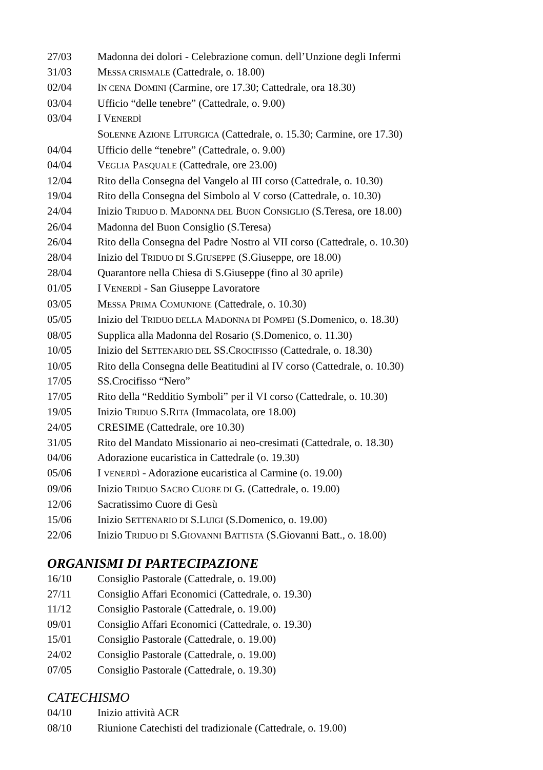27/03 Madonna dei dolori - Celebrazione comun. dell’Unzione degli Infermi
31/03 MESSA CRISMALE (Cattedrale, o. 18.00)
02/04 IN CENA DOMINI (Carmine, ore 17.30; Cattedrale, ora 18.30)
03/04 Ufficio “delle tenebre” (Cattedrale, o. 9.00)
03/04 I VENERDÌ
SOLENNE AZIONE LITURGICA (Cattedrale, o. 15.30; Carmine, ore 17.30)
04/04 Ufficio delle “tenebre” (Cattedrale, o. 9.00)
04/04 VEGLIA PASQUALE (Cattedrale, ore 23.00)
12/04 Rito della Consegna del Vangelo al III corso (Cattedrale, o. 10.30)
19/04 Rito della Consegna del Simbolo al V corso (Cattedrale, o. 10.30)
24/04 Inizio TRIDUO D. MADONNA DEL BUON CONSIGLIO (S.Teresa, ore 18.00)
26/04 Madonna del Buon Consiglio (S.Teresa)
26/04 Rito della Consegna del Padre Nostro al VII corso (Cattedrale, o. 10.30)
28/04 Inizio del TRIDUO DI S.GIUSEPPE (S.Giuseppe, ore 18.00)
28/04 Quarantore nella Chiesa di S.Giuseppe (fino al 30 aprile)
01/05 I VENERDÌ - San Giuseppe Lavoratore
03/05 MESSA PRIMA COMUNIONE (Cattedrale, o. 10.30)
05/05 Inizio del TRIDUO DELLA MADONNA DI POMPEI (S.Domenico, o. 18.30)
08/05 Supplica alla Madonna del Rosario (S.Domenico, o. 11.30)
10/05 Inizio del SETTENARIO DEL SS.CROCIFISSO (Cattedrale, o. 18.30)
10/05 Rito della Consegna delle Beatitudini al IV corso (Cattedrale, o. 10.30)
17/05 SS.Crocifisso “Nero”
17/05 Rito della “Redditio Symboli” per il VI corso (Cattedrale, o. 10.30)
19/05 Inizio TRIDUO S.RITA (Immacolata, ore 18.00)
24/05 CRESIME (Cattedrale, ore 10.30)
31/05 Rito del Mandato Missionario ai neo-cresimati (Cattedrale, o. 18.30)
04/06 Adorazione eucaristica in Cattedrale (o. 19.30)
05/06 I VENERDÌ - Adorazione eucaristica al Carmine (o. 19.00)
09/06 Inizio TRIDUO SACRO CUORE DI G. (Cattedrale, o. 19.00)
12/06 Sacratissimo Cuore di Gesù
15/06 Inizio SETTENARIO DI S.LUIGI (S.Domenico, o. 19.00)
22/06 Inizio TRIDUO DI S.GIOVANNI BATTISTA (S.Giovanni Batt., o. 18.00)
ORGANISMI DI PARTECIPAZIONE
16/10 Consiglio Pastorale (Cattedrale, o. 19.00)
27/11 Consiglio Affari Economici (Cattedrale, o. 19.30)
11/12 Consiglio Pastorale (Cattedrale, o. 19.00)
09/01 Consiglio Affari Economici (Cattedrale, o. 19.30)
15/01 Consiglio Pastorale (Cattedrale, o. 19.00)
24/02 Consiglio Pastorale (Cattedrale, o. 19.00)
07/05 Consiglio Pastorale (Cattedrale, o. 19.30)
CATECHISMO
04/10 Inizio attività ACR
08/10 Riunione Catechisti del tradizionale (Cattedrale, o. 19.00)